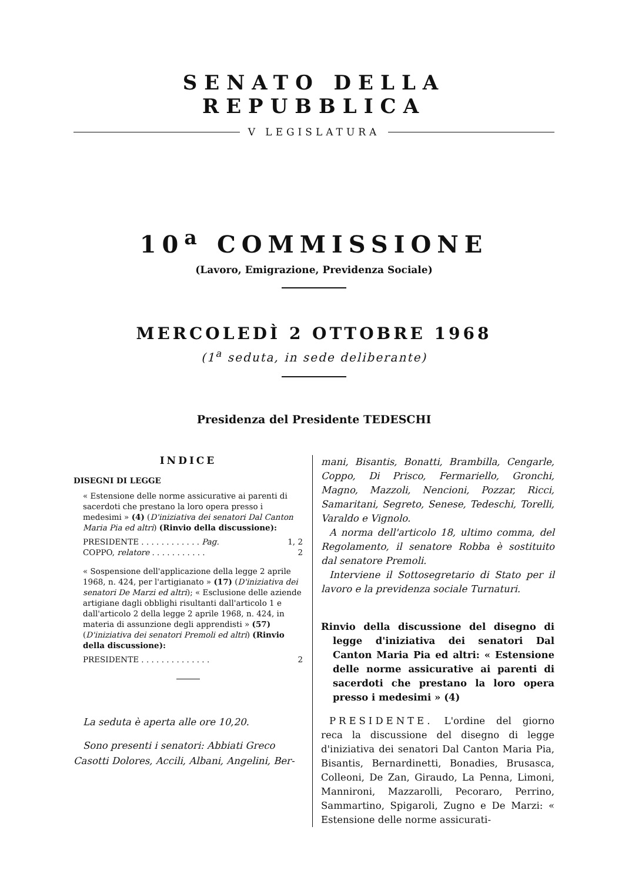SENATO DELLA REPUBBLICA
V LEGISLATURA
10<sup>a</sup> COMMISSIONE
(Lavoro, Emigrazione, Previdenza Sociale)
MERCOLEDÌ 2 OTTOBRE 1968
(1<sup>a</sup> seduta, in sede deliberante)
Presidenza del Presidente TEDESCHI
INDICE
DISEGNI DI LEGGE
« Estensione delle norme assicurative ai parenti di sacerdoti che prestano la loro opera presso i medesimi » (4) (D'iniziativa dei senatori Dal Canton Maria Pia ed altri) (Rinvio della discussione):
PRESIDENTE . . . . . . . . . . . . Pag. 1, 2
COPPO, relatore . . . . . . . . . . . 2
« Sospensione dell'applicazione della legge 2 aprile 1968, n. 424, per l'artigianato » (17) (D'iniziativa dei senatori De Marzi ed altri); « Esclusione delle aziende artigiane dagli obblighi risultanti dall'articolo 1 e dall'articolo 2 della legge 2 aprile 1968, n. 424, in materia di assunzione degli apprendisti » (57) (D'iniziativa dei senatori Premoli ed altri) (Rinvio della discussione):
PRESIDENTE . . . . . . . . . . . . . . 2
La seduta è aperta alle ore 10,20.
Sono presenti i senatori: Abbiati Greco Casotti Dolores, Accili, Albani, Angelini, Ber-
mani, Bisantis, Bonatti, Brambilla, Cengarle, Coppo, Di Prisco, Fermariello, Gronchi, Magno, Mazzoli, Nencioni, Pozzar, Ricci, Samaritani, Segreto, Senese, Tedeschi, Torelli, Varaldo e Vignolo.
A norma dell'articolo 18, ultimo comma, del Regolamento, il senatore Robba è sostituito dal senatore Premoli.
Interviene il Sottosegretario di Stato per il lavoro e la previdenza sociale Turnaturi.
Rinvio della discussione del disegno di legge d'iniziativa dei senatori Dal Canton Maria Pia ed altri: « Estensione delle norme assicurative ai parenti di sacerdoti che prestano la loro opera presso i medesimi » (4)
PRESIDENTE. L'ordine del giorno reca la discussione del disegno di legge d'iniziativa dei senatori Dal Canton Maria Pia, Bisantis, Bernardinetti, Bonadies, Brusasca, Colleoni, De Zan, Giraudo, La Penna, Limoni, Mannironi, Mazzarolli, Pecoraro, Perrino, Sammartino, Spigaroli, Zugno e De Marzi: « Estensione delle norme assicurati-